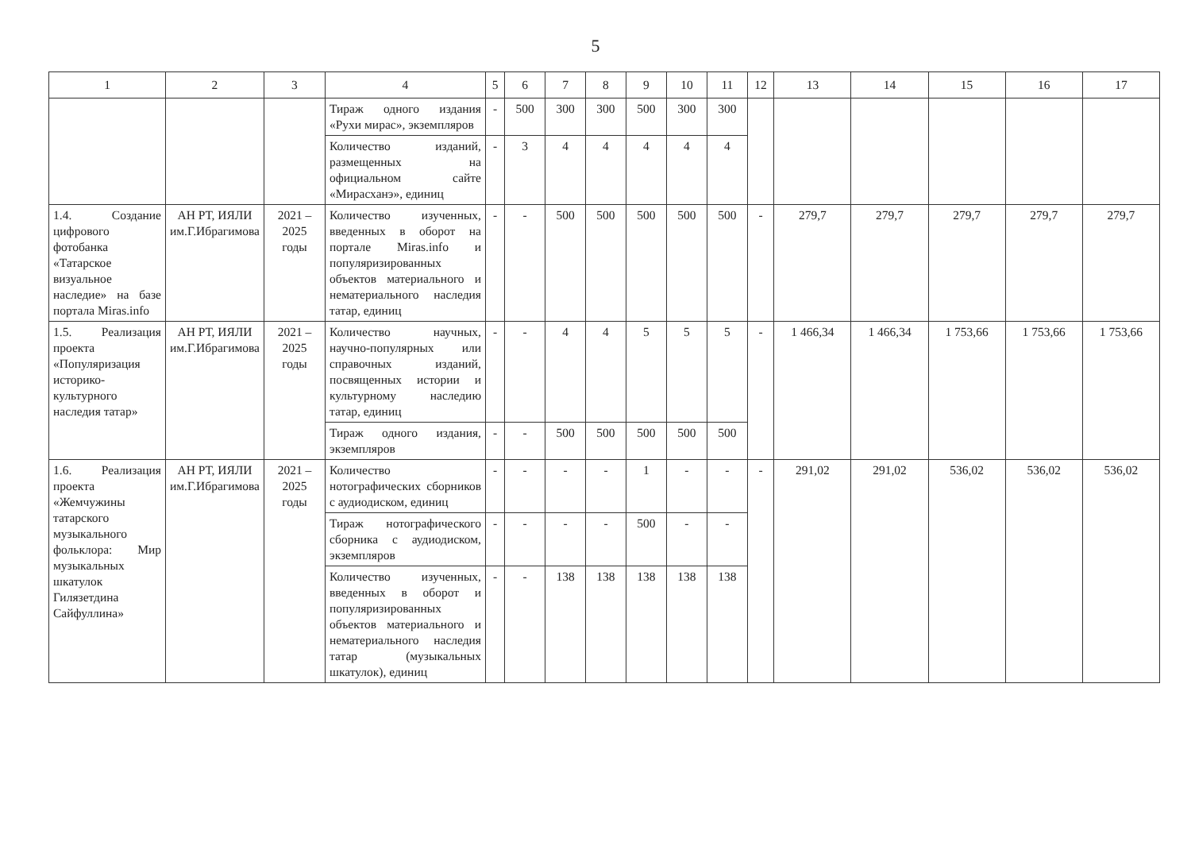5
| 1 | 2 | 3 | 4 | 5 | 6 | 7 | 8 | 9 | 10 | 11 | 12 | 13 | 14 | 15 | 16 | 17 |
| --- | --- | --- | --- | --- | --- | --- | --- | --- | --- | --- | --- | --- | --- | --- | --- | --- |
| | | | Тираж одного издания «Рухи мирас», экземпляров | - | 500 | 300 | 300 | 500 | 300 | 300 | | | | | | |
| | | | Количество изданий, размещенных на официальном сайте «Мирасханэ», единиц | - | 3 | 4 | 4 | 4 | 4 | 4 | | | | | | |
| 1.4. Создание цифрового фотобанка «Татарское визуальное наследие» на базе портала Miras.info | АН РТ, ИЯЛИ им.Г.Ибрагимова | 2021 – 2025 годы | Количество изученных, введенных в оборот на портале Miras.info и популяризированных объектов материального и нематериального наследия татар, единиц | - | - | 500 | 500 | 500 | 500 | 500 | - | 279,7 | 279,7 | 279,7 | 279,7 | 279,7 |
| 1.5. Реализация проекта «Популяризация историко-культурного наследия татар» | АН РТ, ИЯЛИ им.Г.Ибрагимова | 2021 – 2025 годы | Количество научных, научно-популярных или справочных изданий, посвященных истории и культурному наследию татар, единиц | - | - | 4 | 4 | 5 | 5 | 5 | - | 1 466,34 | 1 466,34 | 1 753,66 | 1 753,66 | 1 753,66 |
| | | | Тираж одного издания, экземпляров | - | - | 500 | 500 | 500 | 500 | 500 | | | | | | |
| 1.6. Реализация проекта «Жемчужины татарского музыкального фольклора: Мир музыкальных шкатулок Гилязетдина Сайфуллина» | АН РТ, ИЯЛИ им.Г.Ибрагимова | 2021 – 2025 годы | Количество нотографических сборников с аудиодиском, единиц | - | - | - | - | 1 | - | - | - | 291,02 | 291,02 | 536,02 | 536,02 | 536,02 |
| | | | Тираж нотографического сборника с аудиодиском, экземпляров | - | - | - | - | 500 | - | - | | | | | | |
| | | | Количество изученных, введенных в оборот и популяризированных объектов материального и нематериального наследия татар (музыкальных шкатулок), единиц | - | - | 138 | 138 | 138 | 138 | 138 | | | | | | |